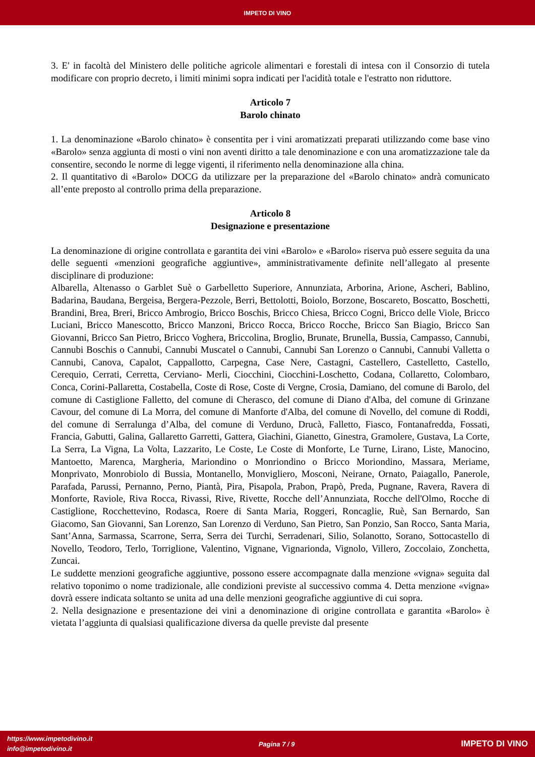IMPETO DI VINO
3. E' in facoltà del Ministero delle politiche agricole alimentari e forestali di intesa con il Consorzio di tutela modificare con proprio decreto, i limiti minimi sopra indicati per l'acidità totale e l'estratto non riduttore.
Articolo 7
Barolo chinato
1. La denominazione «Barolo chinato» è consentita per i vini aromatizzati preparati utilizzando come base vino «Barolo» senza aggiunta di mosti o vini non aventi diritto a tale denominazione e con una aromatizzazione tale da consentire, secondo le norme di legge vigenti, il riferimento nella denominazione alla china.
2. Il quantitativo di «Barolo» DOCG da utilizzare per la preparazione del «Barolo chinato» andrà comunicato all’ente preposto al controllo prima della preparazione.
Articolo 8
Designazione e presentazione
La denominazione di origine controllata e garantita dei vini «Barolo» e «Barolo» riserva può essere seguita da una delle seguenti «menzioni geografiche aggiuntive», amministrativamente definite nell’allegato al presente disciplinare di produzione:
Albarella, Altenasso o Garblet Suè o Garbelletto Superiore, Annunziata, Arborina, Arione, Ascheri, Bablino, Badarina, Baudana, Bergeisa, Bergera-Pezzole, Berri, Bettolotti, Boiolo, Borzone, Boscareto, Boscatto, Boschetti, Brandini, Brea, Breri, Bricco Ambrogio, Bricco Boschis, Bricco Chiesa, Bricco Cogni, Bricco delle Viole, Bricco Luciani, Bricco Manescotto, Bricco Manzoni, Bricco Rocca, Bricco Rocche, Bricco San Biagio, Bricco San Giovanni, Bricco San Pietro, Bricco Voghera, Briccolina, Broglio, Brunate, Brunella, Bussia, Campasso, Cannubi, Cannubi Boschis o Cannubi, Cannubi Muscatel o Cannubi, Cannubi San Lorenzo o Cannubi, Cannubi Valletta o Cannubi, Canova, Capalot, Cappallotto, Carpegna, Case Nere, Castagni, Castellero, Castelletto, Castello, Cerequio, Cerrati, Cerretta, Cerviano- Merli, Ciocchini, Ciocchini-Loschetto, Codana, Collaretto, Colombaro, Conca, Corini-Pallaretta, Costabella, Coste di Rose, Coste di Vergne, Crosia, Damiano, del comune di Barolo, del comune di Castiglione Falletto, del comune di Cherasco, del comune di Diano d'Alba, del comune di Grinzane Cavour, del comune di La Morra, del comune di Manforte d'Alba, del comune di Novello, del comune di Roddi, del comune di Serralunga d’Alba, del comune di Verduno, Drucà, Falletto, Fiasco, Fontanafredda, Fossati, Francia, Gabutti, Galina, Gallaretto Garretti, Gattera, Giachini, Gianetto, Ginestra, Gramolere, Gustava, La Corte, La Serra, La Vigna, La Volta, Lazzarito, Le Coste, Le Coste di Monforte, Le Turne, Lirano, Liste, Manocino, Mantoetto, Marenca, Margheria, Mariondino o Monriondino o Bricco Moriondino, Massara, Meriame, Monprivato, Monrobiolo di Bussia, Montanello, Monvigliero, Mosconi, Neirane, Ornato, Paiagallo, Panerole, Parafada, Parussi, Pernanno, Perno, Piantà, Pira, Pisapola, Prabon, Prapò, Preda, Pugnane, Ravera, Ravera di Monforte, Raviole, Riva Rocca, Rivassi, Rive, Rivette, Rocche dell’Annunziata, Rocche dell'Olmo, Rocche di Castiglione, Rocchettevino, Rodasca, Roere di Santa Maria, Roggeri, Roncaglie, Ruè, San Bernardo, San Giacomo, San Giovanni, San Lorenzo, San Lorenzo di Verduno, San Pietro, San Ponzio, San Rocco, Santa Maria, Sant’Anna, Sarmassa, Scarrone, Serra, Serra dei Turchi, Serradenari, Silio, Solanotto, Sorano, Sottocastello di Novello, Teodoro, Terlo, Torriglione, Valentino, Vignane, Vignarionda, Vignolo, Villero, Zoccolaio, Zonchetta, Zuncai.
Le suddette menzioni geografiche aggiuntive, possono essere accompagnate dalla menzione «vigna» seguita dal relativo toponimo o nome tradizionale, alle condizioni previste al successivo comma 4. Detta menzione «vigna» dovrà essere indicata soltanto se unita ad una delle menzioni geografiche aggiuntive di cui sopra.
2. Nella designazione e presentazione dei vini a denominazione di origine controllata e garantita «Barolo» è vietata l’aggiunta di qualsiasi qualificazione diversa da quelle previste dal presente
https://www.impetodivino.it
info@impetodivino.it
Pagina 7 / 9
IMPETO DI VINO